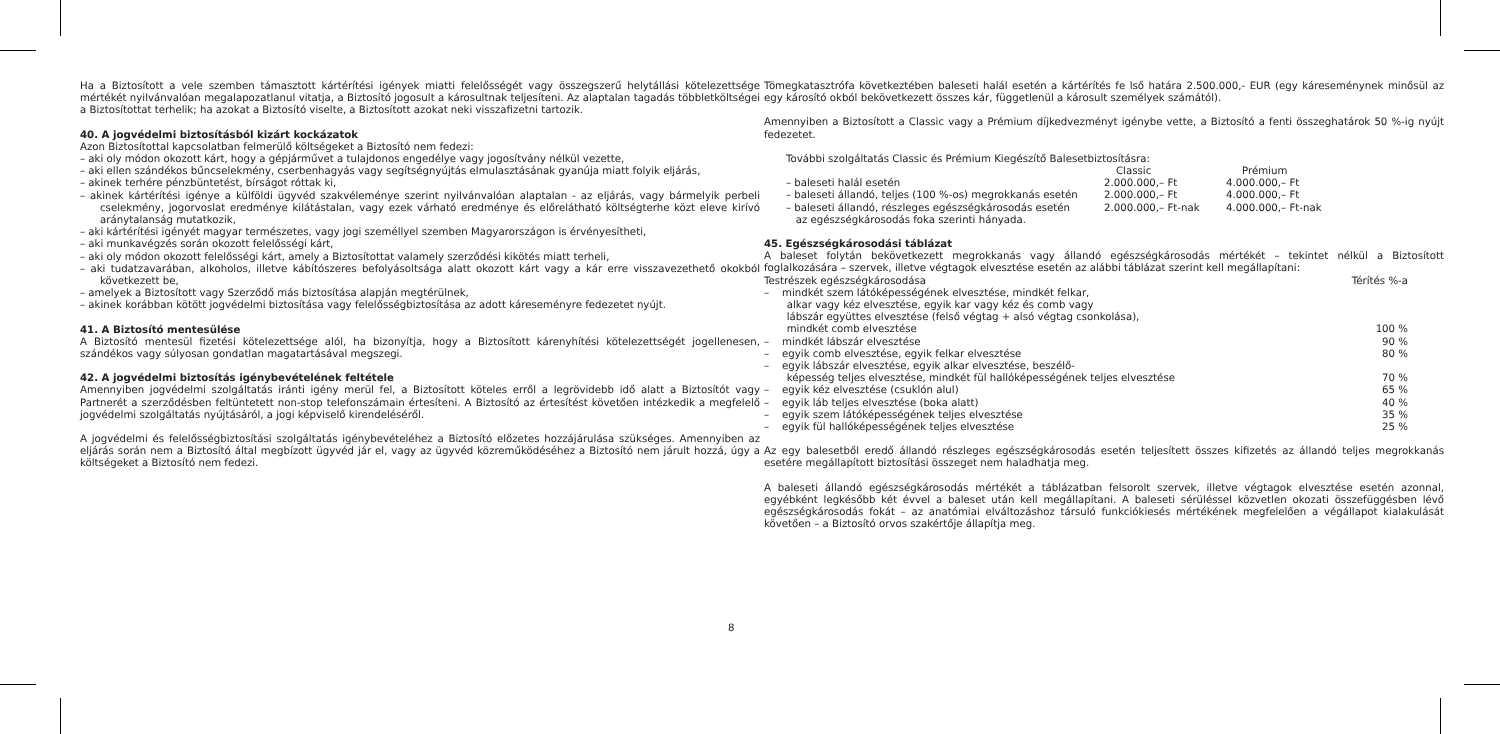Ha a Biztosított a vele szemben támasztott kártérítési igények miatti felelősségét vagy összegszerű helytállási kötelezettsége mértékét nyilvánvalóan megalapozatlanul vitatja, a Biztosító jogosult a károsultnak teljesíteni. Az alaptalan tagadás többletköltségei a Biztosítottat terhelik; ha azokat a Biztosító viselte, a Biztosított azokat neki visszafizetni tartozik.
40. A jogvédelmi biztosításból kizárt kockázatok
Azon Biztosítottal kapcsolatban felmerülő költségeket a Biztosító nem fedezi:
– aki oly módon okozott kárt, hogy a gépjárművet a tulajdonos engedélye vagy jogosítvány nélkül vezette,
– aki ellen szándékos bűncselekmény, cserbenhagyás vagy segítségnyújtás elmulasztásának gyanúja miatt folyik eljárás,
– akinek terhére pénzbüntetést, bírságot róttak ki,
– akinek kártérítési igénye a külföldi ügyvéd szakvéleménye szerint nyilvánvalóan alaptalan - az eljárás, vagy bármelyik perbeli cselekmény, jogorvoslat eredménye kilátástalan, vagy ezek várható eredménye és előrelátható költségterhe közt eleve kirívó aránytalanság mutatkozik,
– aki kártérítési igényét magyar természetes, vagy jogi személlyel szemben Magyarországon is érvényesítheti,
– aki munkavégzés során okozott felelősségi kárt,
– aki oly módon okozott felelősségi kárt, amely a Biztosítottat valamely szerződési kikötés miatt terheli,
– aki tudatzavarában, alkoholos, illetve kábítószeres befolyásoltsága alatt okozott kárt vagy a kár erre visszavezethető okokból következett be,
– amelyek a Biztosított vagy Szerződő más biztosítása alapján megtérülnek,
– akinek korábban kötött jogvédelmi biztosítása vagy felelősségbiztosítása az adott káreseményre fedezetet nyújt.
41. A Biztosító mentesülése
A Biztosító mentesül fizetési kötelezettsége alól, ha bizonyítja, hogy a Biztosított kárenyhítési kötelezettségét jogellenesen, szándékos vagy súlyosan gondatlan magatartásával megszegi.
42. A jogvédelmi biztosítás igénybevételének feltétele
Amennyiben jogvédelmi szolgáltatás iránti igény merül fel, a Biztosított köteles erről a legrövidebb idő alatt a Biztosítót vagy Partnerét a szerződésben feltüntetett non-stop telefonszámain értesíteni. A Biztosító az értesítést követően intézkedik a megfelelő jogvédelmi szolgáltatás nyújtásáról, a jogi képviselő kirendeléséről.
A jogvédelmi és felelősségbiztosítási szolgáltatás igénybevételéhez a Biztosító előzetes hozzájárulása szükséges. Amennyiben az eljárás során nem a Biztosító által megbízott ügyvéd jár el, vagy az ügyvéd közreműködéséhez a Biztosító nem járult hozzá, úgy a költségeket a Biztosító nem fedezi.
8
Tömegkatasztrófa következtében baleseti halál esetén a kártérítés fe lső határa 2.500.000,- EUR (egy káreseménynek minősül az egy károsító okból bekövetkezett összes kár, függetlenül a károsult személyek számától).
Amennyiben a Biztosított a Classic vagy a Prémium díjkedvezményt igénybe vette, a Biztosító a fenti összeghatárok 50 %-ig nyújt fedezetet.
További szolgáltatás Classic és Prémium Kiegészítő Balesetbiztosításra:
| | Classic | Prémium |
| --- | --- | --- |
| – baleseti halál esetén | 2.000.000,– Ft | 4.000.000,– Ft |
| – baleseti állandó, teljes (100 %-os) megrokkanás esetén | 2.000.000,– Ft | 4.000.000,– Ft |
| – baleseti állandó, részleges egészségkárosodás esetén az egészségkárosodás foka szerinti hányada. | 2.000.000,– Ft-nak | 4.000.000,– Ft-nak |
45. Egészségkárosodási táblázat
A baleset folytán bekövetkezett megrokkanás vagy állandó egészségkárosodás mértékét – tekintet nélkül a Biztosított foglalkozására – szervek, illetve végtagok elvesztése esetén az alábbi táblázat szerint kell megállapítani:
| Testrészek egészségkárosodása | Térítés %-a |
| --- | --- |
| – mindkét szem látóképességének elvesztése, mindkét felkar, alkar vagy kéz elvesztése, egyik kar vagy kéz és comb vagy lábszár együttes elvesztése (felső végtag + alsó végtag csonkolása), mindkét comb elvesztése | 100 % |
| – mindkét lábszár elvesztése | 90 % |
| – egyik comb elvesztése, egyik felkar elvesztése | 80 % |
| – egyik lábszár elvesztése, egyik alkar elvesztése, beszélő- képesség teljes elvesztése, mindkét fül hallóképességének teljes elvesztése | 70 % |
| – egyik kéz elvesztése (csuklón alul) | 65 % |
| – egyik láb teljes elvesztése (boka alatt) | 40 % |
| – egyik szem látóképességének teljes elvesztése | 35 % |
| – egyik fül hallóképességének teljes elvesztése | 25 % |
Az egy balesetből eredő állandó részleges egészségkárosodás esetén teljesített összes kifizetés az állandó teljes megrokkanás esetére megállapított biztosítási összeget nem haladhatja meg.
A baleseti állandó egészségkárosodás mértékét a táblázatban felsorolt szervek, illetve végtagok elvesztése esetén azonnal, egyébként legkésőbb két évvel a baleset után kell megállapítani. A baleseti sérüléssel közvetlen okozati összefüggésben lévő egészségkárosodás fokát – az anatómiai elváltozáshoz társuló funkciókiesés mértékének megfelelően a végállapot kialakulását követően – a Biztosító orvos szakértője állapítja meg.